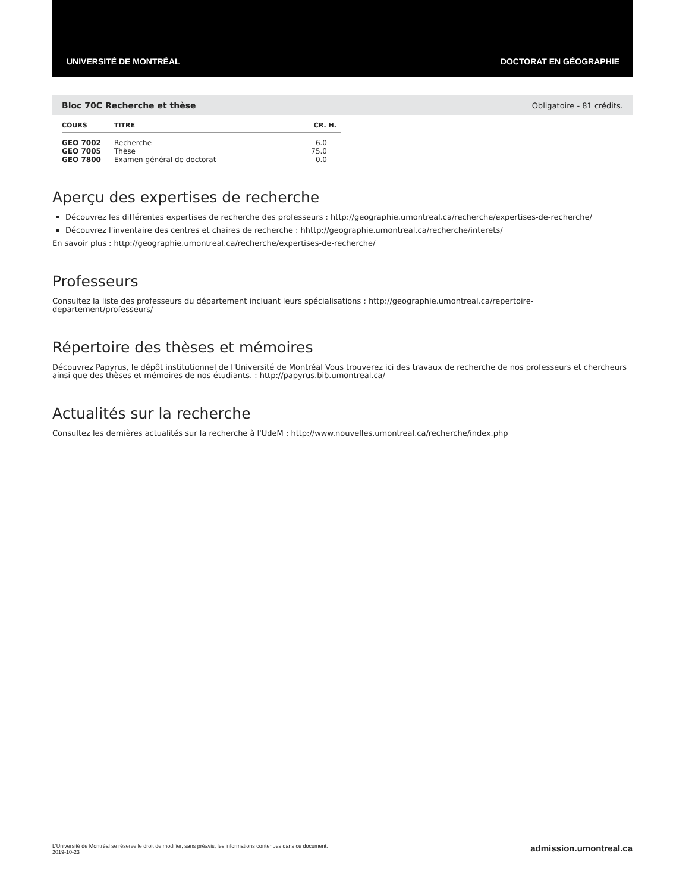UNIVERSITÉ DE MONTRÉAL DOCTORAT EN GÉOGRAPHIE
Bloc 70C Recherche et thèse Obligatoire - 81 crédits.
| COURS | TITRE | CR. H. |
| --- | --- | --- |
| GEO 7002 | Recherche | 6.0 |
| GEO 7005 | Thèse | 75.0 |
| GEO 7800 | Examen général de doctorat | 0.0 |
Aperçu des expertises de recherche
Découvrez les différentes expertises de recherche des professeurs : http://geographie.umontreal.ca/recherche/expertises-de-recherche/
Découvrez l'inventaire des centres et chaires de recherche : hhttp://geographie.umontreal.ca/recherche/interets/
En savoir plus : http://geographie.umontreal.ca/recherche/expertises-de-recherche/
Professeurs
Consultez la liste des professeurs du département incluant leurs spécialisations : http://geographie.umontreal.ca/repertoire-departement/professeurs/
Répertoire des thèses et mémoires
Découvrez Papyrus, le dépôt institutionnel de l'Université de Montréal Vous trouverez ici des travaux de recherche de nos professeurs et chercheurs ainsi que des thèses et mémoires de nos étudiants. : http://papyrus.bib.umontreal.ca/
Actualités sur la recherche
Consultez les dernières actualités sur la recherche à l'UdeM : http://www.nouvelles.umontreal.ca/recherche/index.php
L'Université de Montréal se réserve le droit de modifier, sans préavis, les informations contenues dans ce document.
2019-10-23
admission.umontreal.ca